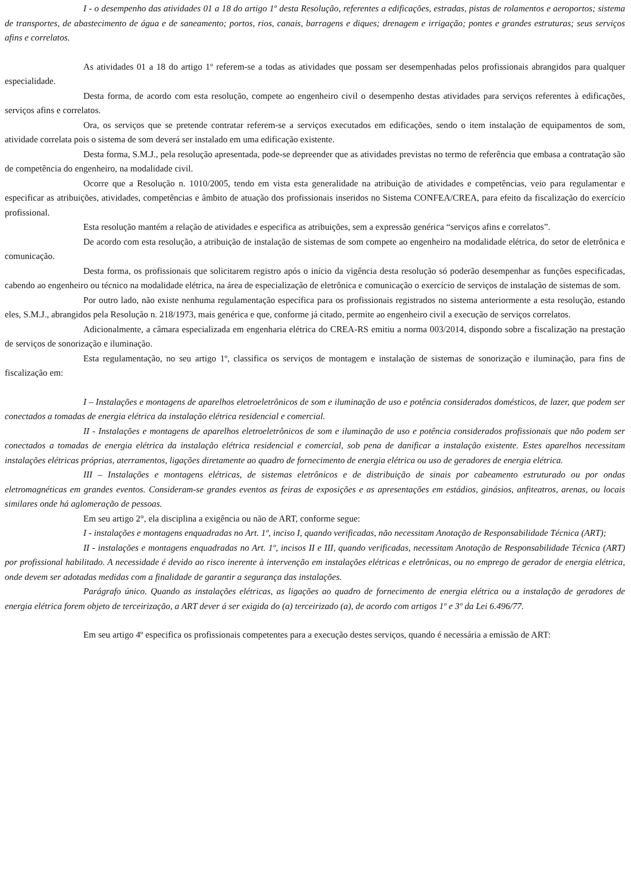I - o desempenho das atividades 01 a 18 do artigo 1º desta Resolução, referentes a edificações, estradas, pistas de rolamentos e aeroportos; sistema de transportes, de abastecimento de água e de saneamento; portos, rios, canais, barragens e diques; drenagem e irrigação; pontes e grandes estruturas; seus serviços afins e correlatos.
As atividades 01 a 18 do artigo 1º referem-se a todas as atividades que possam ser desempenhadas pelos profissionais abrangidos para qualquer especialidade.
Desta forma, de acordo com esta resolução, compete ao engenheiro civil o desempenho destas atividades para serviços referentes à edificações, serviços afins e correlatos.
Ora, os serviços que se pretende contratar referem-se a serviços executados em edificações, sendo o item instalação de equipamentos de som, atividade correlata pois o sistema de som deverá ser instalado em uma edificação existente.
Desta forma, S.M.J., pela resolução apresentada, pode-se depreender que as atividades previstas no termo de referência que embasa a contratação são de competência do engenheiro, na modalidade civil.
Ocorre que a Resolução n. 1010/2005, tendo em vista esta generalidade na atribuição de atividades e competências, veio para regulamentar e especificar as atribuições, atividades, competências e âmbito de atuação dos profissionais inseridos no Sistema CONFEA/CREA, para efeito da fiscalização do exercício profissional.
Esta resolução mantém a relação de atividades e especifica as atribuições, sem a expressão genérica “serviços afins e correlatos”.
De acordo com esta resolução, a atribuição de instalação de sistemas de som compete ao engenheiro na modalidade elétrica, do setor de eletrônica e comunicação.
Desta forma, os profissionais que solicitarem registro após o início da vigência desta resolução só poderão desempenhar as funções especificadas, cabendo ao engenheiro ou técnico na modalidade elétrica, na área de especialização de eletrônica e comunicação o exercício de serviços de instalação de sistemas de som.
Por outro lado, não existe nenhuma regulamentação específica para os profissionais registrados no sistema anteriormente a esta resolução, estando eles, S.M.J., abrangidos pela Resolução n. 218/1973, mais genérica e que, conforme já citado, permite ao engenheiro civil a execução de serviços correlatos.
Adicionalmente, a câmara especializada em engenharia elétrica do CREA-RS emitiu a norma 003/2014, dispondo sobre a fiscalização na prestação de serviços de sonorização e iluminação.
Esta regulamentação, no seu artigo 1º, classifica os serviços de montagem e instalação de sistemas de sonorização e iluminação, para fins de fiscalização em:
I – Instalações e montagens de aparelhos eletroeletrônicos de som e iluminação de uso e potência considerados domésticos, de lazer, que podem ser conectados a tomadas de energia elétrica da instalação elétrica residencial e comercial.
II - Instalações e montagens de aparelhos eletroeletrônicos de som e iluminação de uso e potência considerados profissionais que não podem ser conectados a tomadas de energia elétrica da instalação elétrica residencial e comercial, sob pena de danificar a instalação existente. Estes aparelhos necessitam instalações elétricas próprias, aterramentos, ligações diretamente ao quadro de fornecimento de energia elétrica ou uso de geradores de energia elétrica.
III – Instalações e montagens elétricas, de sistemas eletrônicos e de distribuição de sinais por cabeamento estruturado ou por ondas eletromagnéticas em grandes eventos. Consideram-se grandes eventos as feiras de exposições e as apresentações em estádios, ginásios, anfiteatros, arenas, ou locais similares onde há aglomeração de pessoas.
Em seu artigo 2°, ela disciplina a exigência ou não de ART, conforme segue:
I - instalações e montagens enquadradas no Art. 1º, inciso I, quando verificadas, não necessitam Anotação de Responsabilidade Técnica (ART);
II - instalações e montagens enquadradas no Art. 1º, incisos II e III, quando verificadas, necessitam Anotação de Responsabilidade Técnica (ART) por profissional habilitado. A necessidade é devido ao risco inerente à intervenção em instalações elétricas e eletrônicas, ou no emprego de gerador de energia elétrica, onde devem ser adotadas medidas com a finalidade de garantir a segurança das instalações.
Parágrafo único. Quando as instalações elétricas, as ligações ao quadro de fornecimento de energia elétrica ou a instalação de geradores de energia elétrica forem objeto de terceirização, a ART dever á ser exigida do (a) terceirizado (a), de acordo com artigos 1º e 3º da Lei 6.496/77.
Em seu artigo 4º especifica os profissionais competentes para a execução destes serviços, quando é necessária a emissão de ART: